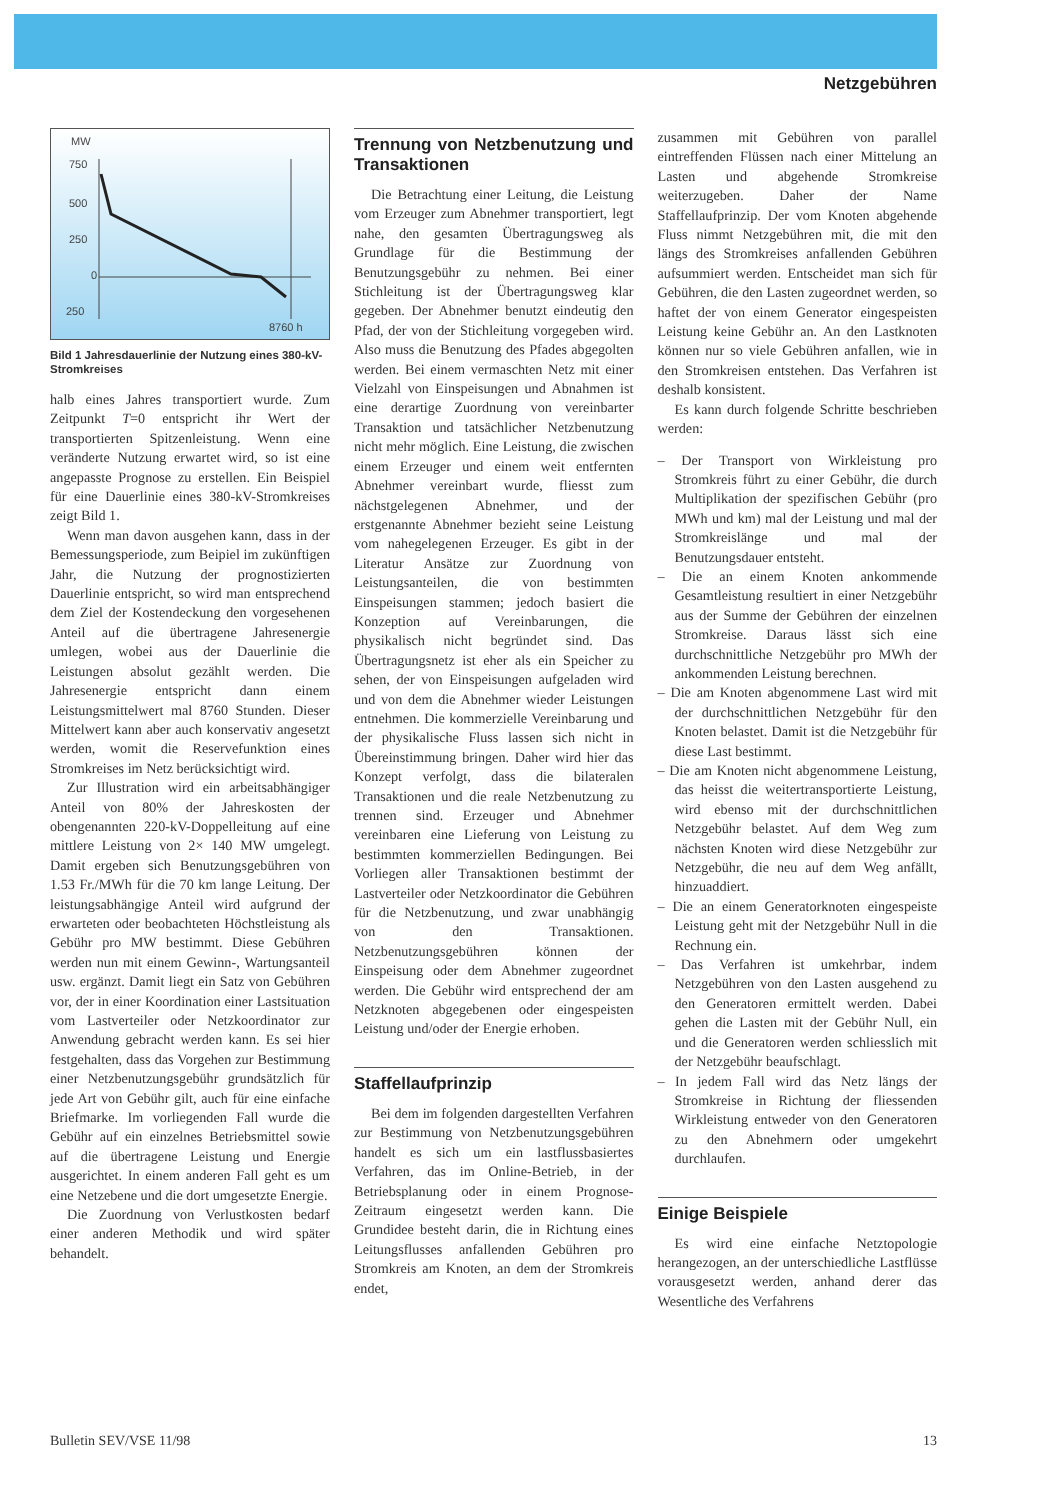Netzgebühren
MW
750
500
250
0
250
8760 h
Bild 1 Jahresdauerlinie der Nutzung eines 380-kV-Stromkreises
halb eines Jahres transportiert wurde. Zum Zeitpunkt T=0 entspricht ihr Wert der transportierten Spitzenleistung. Wenn eine veränderte Nutzung erwartet wird, so ist eine angepasste Prognose zu erstellen. Ein Beispiel für eine Dauerlinie eines 380-kV-Stromkreises zeigt Bild 1.
Wenn man davon ausgehen kann, dass in der Bemessungsperiode, zum Beipiel im zukünftigen Jahr, die Nutzung der prognostizierten Dauerlinie entspricht, so wird man entsprechend dem Ziel der Kostendeckung den vorgesehenen Anteil auf die übertragene Jahresenergie umlegen, wobei aus der Dauerlinie die Leistungen absolut gezählt werden. Die Jahresenergie entspricht dann einem Leistungsmittelwert mal 8760 Stunden. Dieser Mittelwert kann aber auch konservativ angesetzt werden, womit die Reservefunktion eines Stromkreises im Netz berücksichtigt wird.
Zur Illustration wird ein arbeitsabhängiger Anteil von 80% der Jahreskosten der obengenannten 220-kV-Doppelleitung auf eine mittlere Leistung von 2× 140 MW umgelegt. Damit ergeben sich Benutzungsgebühren von 1.53 Fr./MWh für die 70 km lange Leitung. Der leistungsabhängige Anteil wird aufgrund der erwarteten oder beobachteten Höchstleistung als Gebühr pro MW bestimmt. Diese Gebühren werden nun mit einem Gewinn-, Wartungsanteil usw. ergänzt. Damit liegt ein Satz von Gebühren vor, der in einer Koordination einer Lastsituation vom Lastverteiler oder Netzkoordinator zur Anwendung gebracht werden kann. Es sei hier festgehalten, dass das Vorgehen zur Bestimmung einer Netzbenutzungsgebühr grundsätzlich für jede Art von Gebühr gilt, auch für eine einfache Briefmarke. Im vorliegenden Fall wurde die Gebühr auf ein einzelnes Betriebsmittel sowie auf die übertragene Leistung und Energie ausgerichtet. In einem anderen Fall geht es um eine Netzebene und die dort umgesetzte Energie.
Die Zuordnung von Verlustkosten bedarf einer anderen Methodik und wird später behandelt.
Trennung von Netzbenutzung und Transaktionen
Die Betrachtung einer Leitung, die Leistung vom Erzeuger zum Abnehmer transportiert, legt nahe, den gesamten Übertragungsweg als Grundlage für die Bestimmung der Benutzungsgebühr zu nehmen. Bei einer Stichleitung ist der Übertragungsweg klar gegeben. Der Abnehmer benutzt eindeutig den Pfad, der von der Stichleitung vorgegeben wird. Also muss die Benutzung des Pfades abgegolten werden. Bei einem vermaschten Netz mit einer Vielzahl von Einspeisungen und Abnahmen ist eine derartige Zuordnung von vereinbarter Transaktion und tatsächlicher Netzbenutzung nicht mehr möglich. Eine Leistung, die zwischen einem Erzeuger und einem weit entfernten Abnehmer vereinbart wurde, fliesst zum nächstgelegenen Abnehmer, und der erstgenannte Abnehmer bezieht seine Leistung vom nahegelegenen Erzeuger. Es gibt in der Literatur Ansätze zur Zuordnung von Leistungsanteilen, die von bestimmten Einspeisungen stammen; jedoch basiert die Konzeption auf Vereinbarungen, die physikalisch nicht begründet sind. Das Übertragungsnetz ist eher als ein Speicher zu sehen, der von Einspeisungen aufgeladen wird und von dem die Abnehmer wieder Leistungen entnehmen. Die kommerzielle Vereinbarung und der physikalische Fluss lassen sich nicht in Übereinstimmung bringen. Daher wird hier das Konzept verfolgt, dass die bilateralen Transaktionen und die reale Netzbenutzung zu trennen sind. Erzeuger und Abnehmer vereinbaren eine Lieferung von Leistung zu bestimmten kommerziellen Bedingungen. Bei Vorliegen aller Transaktionen bestimmt der Lastverteiler oder Netzkoordinator die Gebühren für die Netzbenutzung, und zwar unabhängig von den Transaktionen. Netzbenutzungsgebühren können der Einspeisung oder dem Abnehmer zugeordnet werden. Die Gebühr wird entsprechend der am Netzknoten abgegebenen oder eingespeisten Leistung und/oder der Energie erhoben.
Staffellaufprinzip
Bei dem im folgenden dargestellten Verfahren zur Bestimmung von Netzbenutzungsgebühren handelt es sich um ein lastflussbasiertes Verfahren, das im Online-Betrieb, in der Betriebsplanung oder in einem Prognose-Zeitraum eingesetzt werden kann. Die Grundidee besteht darin, die in Richtung eines Leitungsflusses anfallenden Gebühren pro Stromkreis am Knoten, an dem der Stromkreis endet,
zusammen mit Gebühren von parallel eintreffenden Flüssen nach einer Mittelung an Lasten und abgehende Stromkreise weiterzugeben. Daher der Name Staffellaufprinzip. Der vom Knoten abgehende Fluss nimmt Netzgebühren mit, die mit den längs des Stromkreises anfallenden Gebühren aufsummiert werden. Entscheidet man sich für Gebühren, die den Lasten zugeordnet werden, so haftet der von einem Generator eingespeisten Leistung keine Gebühr an. An den Lastknoten können nur so viele Gebühren anfallen, wie in den Stromkreisen entstehen. Das Verfahren ist deshalb konsistent.
Es kann durch folgende Schritte beschrieben werden:
– Der Transport von Wirkleistung pro Stromkreis führt zu einer Gebühr, die durch Multiplikation der spezifischen Gebühr (pro MWh und km) mal der Leistung und mal der Stromkreislänge und mal der Benutzungsdauer entsteht.
– Die an einem Knoten ankommende Gesamtleistung resultiert in einer Netzgebühr aus der Summe der Gebühren der einzelnen Stromkreise. Daraus lässt sich eine durchschnittliche Netzgebühr pro MWh der ankommenden Leistung berechnen.
– Die am Knoten abgenommene Last wird mit der durchschnittlichen Netzgebühr für den Knoten belastet. Damit ist die Netzgebühr für diese Last bestimmt.
– Die am Knoten nicht abgenommene Leistung, das heisst die weitertransportierte Leistung, wird ebenso mit der durchschnittlichen Netzgebühr belastet. Auf dem Weg zum nächsten Knoten wird diese Netzgebühr zur Netzgebühr, die neu auf dem Weg anfällt, hinzuaddiert.
– Die an einem Generatorknoten eingespeiste Leistung geht mit der Netzgebühr Null in die Rechnung ein.
– Das Verfahren ist umkehrbar, indem Netzgebühren von den Lasten ausgehend zu den Generatoren ermittelt werden. Dabei gehen die Lasten mit der Gebühr Null, ein und die Generatoren werden schliesslich mit der Netzgebühr beaufschlagt.
– In jedem Fall wird das Netz längs der Stromkreise in Richtung der fliessenden Wirkleistung entweder von den Generatoren zu den Abnehmern oder umgekehrt durchlaufen.
Einige Beispiele
Es wird eine einfache Netztopologie herangezogen, an der unterschiedliche Lastflüsse vorausgesetzt werden, anhand derer das Wesentliche des Verfahrens
Bulletin SEV/VSE 11/98 13